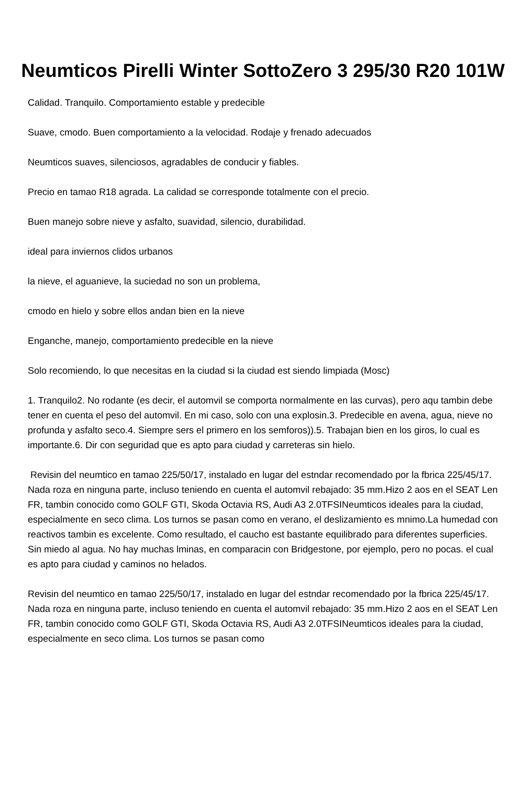Neumticos Pirelli Winter SottoZero 3 295/30 R20 101W
Calidad. Tranquilo. Comportamiento estable y predecible
Suave, cmodo. Buen comportamiento a la velocidad. Rodaje y frenado adecuados
Neumticos suaves, silenciosos, agradables de conducir y fiables.
Precio en tamao R18 agrada. La calidad se corresponde totalmente con el precio.
Buen manejo sobre nieve y asfalto, suavidad, silencio, durabilidad.
ideal para inviernos clidos urbanos
la nieve, el aguanieve, la suciedad no son un problema,
cmodo en hielo y sobre ellos andan bien en la nieve
Enganche, manejo, comportamiento predecible en la nieve
Solo recomiendo, lo que necesitas en la ciudad si la ciudad est siendo limpiada (Mosc)
1. Tranquilo2. No rodante (es decir, el automvil se comporta normalmente en las curvas), pero aqu tambin debe tener en cuenta el peso del automvil. En mi caso, solo con una explosin.3. Predecible en avena, agua, nieve no profunda y asfalto seco.4. Siempre sers el primero en los semforos)).5. Trabajan bien en los giros, lo cual es importante.6. Dir con seguridad que es apto para ciudad y carreteras sin hielo.
Revisin del neumtico en tamao 225/50/17, instalado en lugar del estndar recomendado por la fbrica 225/45/17. Nada roza en ninguna parte, incluso teniendo en cuenta el automvil rebajado: 35 mm.Hizo 2 aos en el SEAT Len FR, tambin conocido como GOLF GTI, Skoda Octavia RS, Audi A3 2.0TFSINeumticos ideales para la ciudad, especialmente en seco clima. Los turnos se pasan como en verano, el deslizamiento es mnimo.La humedad con reactivos tambin es excelente. Como resultado, el caucho est bastante equilibrado para diferentes superficies. Sin miedo al agua. No hay muchas lminas, en comparacin con Bridgestone, por ejemplo, pero no pocas. el cual es apto para ciudad y caminos no helados.
Revisin del neumtico en tamao 225/50/17, instalado en lugar del estndar recomendado por la fbrica 225/45/17. Nada roza en ninguna parte, incluso teniendo en cuenta el automvil rebajado: 35 mm.Hizo 2 aos en el SEAT Len FR, tambin conocido como GOLF GTI, Skoda Octavia RS, Audi A3 2.0TFSINeumticos ideales para la ciudad, especialmente en seco clima. Los turnos se pasan como